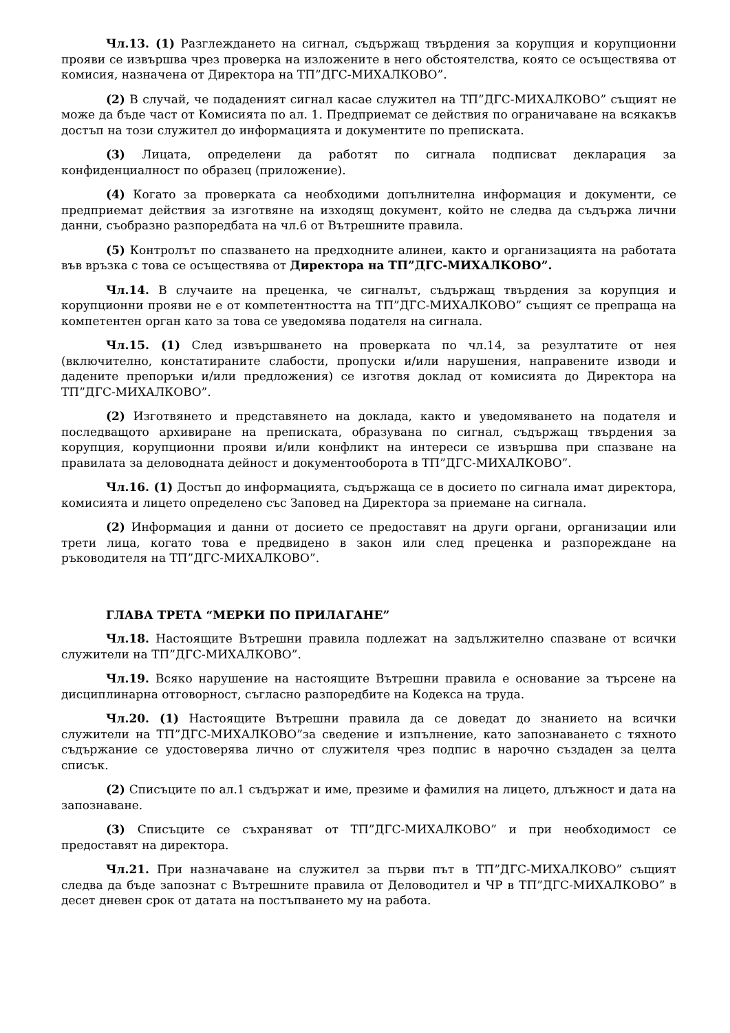Чл.13. (1) Разглеждането на сигнал, съдържащ твърдения за корупция и корупционни прояви се извършва чрез проверка на изложените в него обстоятелства, която се осъществява от комисия, назначена от Директора на ТП”ДГС-МИХАЛКОВО”.
(2) В случай, че подаденият сигнал касае служител на ТП”ДГС-МИХАЛКОВО” същият не може да бъде част от Комисията по ал. 1. Предприемат се действия по ограничаване на всякакъв достъп на този служител до информацията и документите по преписката.
(3) Лицата, определени да работят по сигнала подписват декларация за конфиденциалност по образец (приложение).
(4) Когато за проверката са необходими допълнителна информация и документи, се предприемат действия за изготвяне на изходящ документ, който не следва да съдържа лични данни, съобразно разпоредбата на чл.6 от Вътрешните правила.
(5) Контролът по спазването на предходните алинеи, както и организацията на работата във връзка с това се осъществява от Директора на ТП”ДГС-МИХАЛКОВО”.
Чл.14. В случаите на преценка, че сигналът, съдържащ твърдения за корупция и корупционни прояви не е от компетентността на ТП”ДГС-МИХАЛКОВО” същият се препраща на компетентен орган като за това се уведомява подателя на сигнала.
Чл.15. (1) След извършването на проверката по чл.14, за резултатите от нея (включително, констатираните слабости, пропуски и/или нарушения, направените изводи и дадените препоръки и/или предложения) се изготвя доклад от комисията до Директора на ТП”ДГС-МИХАЛКОВО”.
(2) Изготвянето и представянето на доклада, както и уведомяването на подателя и последващото архивиране на преписката, образувана по сигнал, съдържащ твърдения за корупция, корупционни прояви и/или конфликт на интереси се извършва при спазване на правилата за деловодната дейност и документооборота в ТП”ДГС-МИХАЛКОВО”.
Чл.16. (1) Достъп до информацията, съдържаща се в досието по сигнала имат директора, комисията и лицето определено със Заповед на Директора за приемане на сигнала.
(2) Информация и данни от досието се предоставят на други органи, организации или трети лица, когато това е предвидено в закон или след преценка и разпореждане на ръководителя на ТП”ДГС-МИХАЛКОВО”.
ГЛАВА ТРЕТА “МЕРКИ ПО ПРИЛАГАНЕ”
Чл.18. Настоящите Вътрешни правила подлежат на задължително спазване от всички служители на ТП”ДГС-МИХАЛКОВО”.
Чл.19. Всяко нарушение на настоящите Вътрешни правила е основание за търсене на дисциплинарна отговорност, съгласно разпоредбите на Кодекса на труда.
Чл.20. (1) Настоящите Вътрешни правила да се доведат до знанието на всички служители на ТП”ДГС-МИХАЛКОВО”за сведение и изпълнение, като запознаването с тяхното съдържание се удостоверява лично от служителя чрез подпис в нарочно създаден за целта списък.
(2) Списъците по ал.1 съдържат и име, презиме и фамилия на лицето, длъжност и дата на запознаване.
(3) Списъците се съхраняват от ТП”ДГС-МИХАЛКОВО” и при необходимост се предоставят на директора.
Чл.21. При назначаване на служител за първи път в ТП”ДГС-МИХАЛКОВО” същият следва да бъде запознат с Вътрешните правила от Деловодител и ЧР в ТП”ДГС-МИХАЛКОВО” в десет дневен срок от датата на постъпването му на работа.